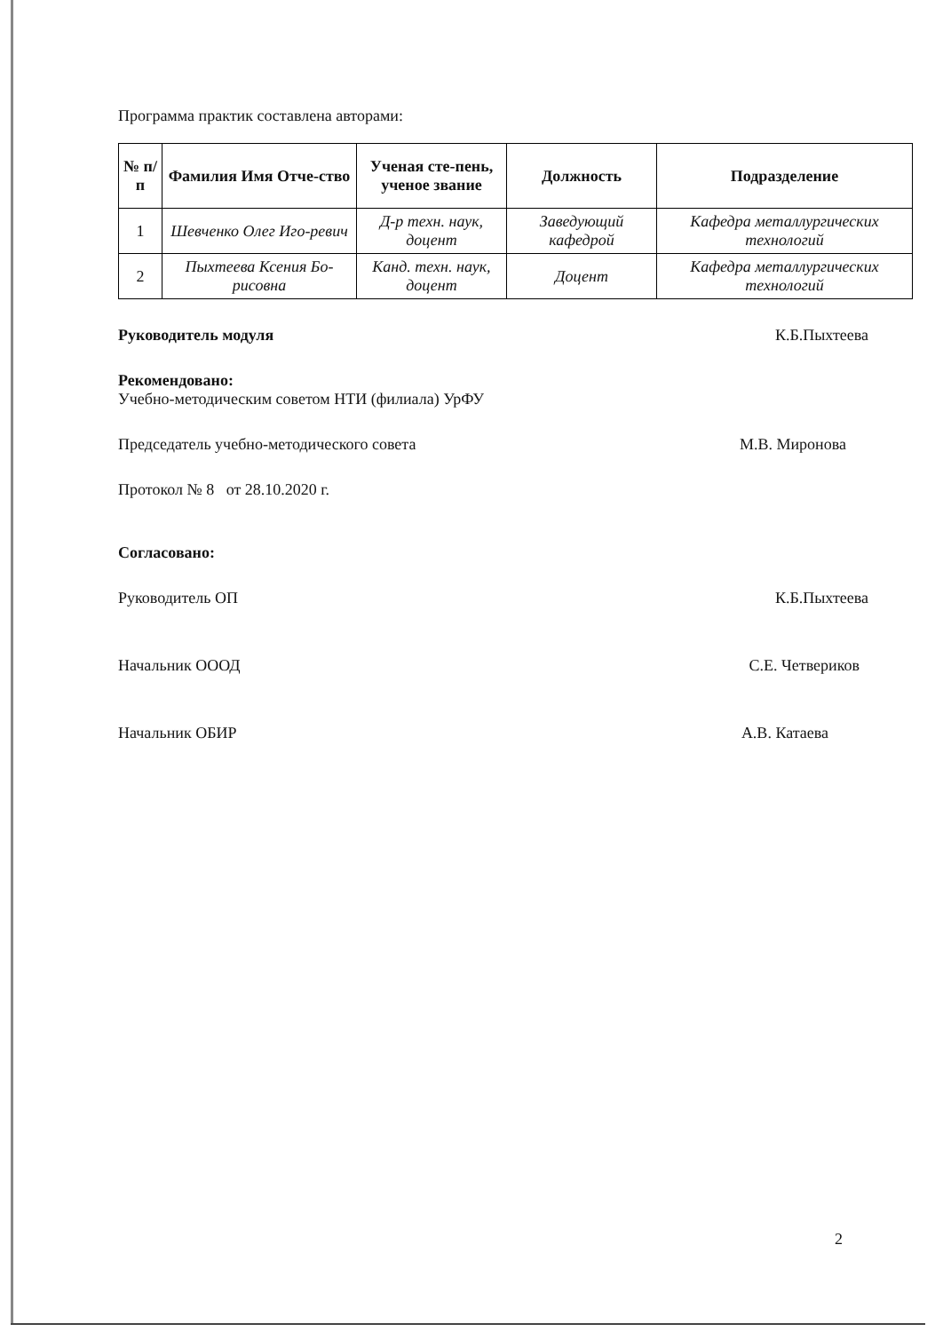Программа практик составлена авторами:
| № п/п | Фамилия Имя Отче-ство | Ученая сте-пень, ученое звание | Должность | Подразделение |
| --- | --- | --- | --- | --- |
| 1 | Шевченко Олег Иго-ревич | Д-р техн. наук, доцент | Заведующий кафедрой | Кафедра металлургических технологий |
| 2 | Пыхтеева Ксения Бо-рисовна | Канд. техн. наук, доцент | Доцент | Кафедра металлургических технологий |
Руководитель модуля К.Б.Пыхтеева
Рекомендовано:
Учебно-методическим советом НТИ (филиала) УрФУ
Председатель учебно-методического совета М.В. Миронова
Протокол № 8 от 28.10.2020 г.
Согласовано:
Руководитель ОП К.Б.Пыхтеева
Начальник ОООД С.Е. Четвериков
Начальник ОБИР А.В. Катаева
2